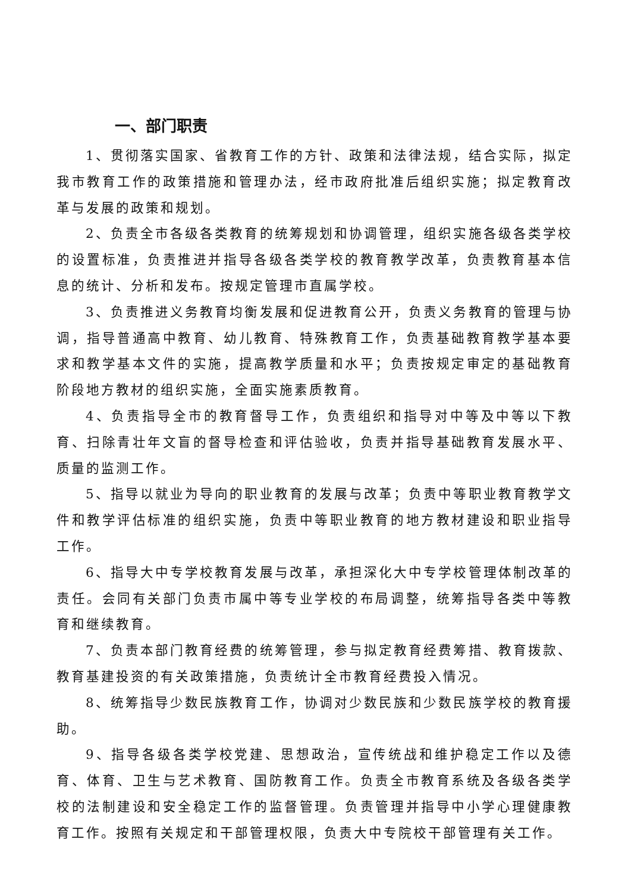一、部门职责
1、贯彻落实国家、省教育工作的方针、政策和法律法规，结合实际，拟定我市教育工作的政策措施和管理办法，经市政府批准后组织实施；拟定教育改革与发展的政策和规划。
2、负责全市各级各类教育的统筹规划和协调管理，组织实施各级各类学校的设置标准，负责推进并指导各级各类学校的教育教学改革，负责教育基本信息的统计、分析和发布。按规定管理市直属学校。
3、负责推进义务教育均衡发展和促进教育公开，负责义务教育的管理与协调，指导普通高中教育、幼儿教育、特殊教育工作，负责基础教育教学基本要求和教学基本文件的实施，提高教学质量和水平；负责按规定审定的基础教育阶段地方教材的组织实施，全面实施素质教育。
4、负责指导全市的教育督导工作，负责组织和指导对中等及中等以下教育、扫除青壮年文盲的督导检查和评估验收，负责并指导基础教育发展水平、质量的监测工作。
5、指导以就业为导向的职业教育的发展与改革；负责中等职业教育教学文件和教学评估标准的组织实施，负责中等职业教育的地方教材建设和职业指导工作。
6、指导大中专学校教育发展与改革，承担深化大中专学校管理体制改革的责任。会同有关部门负责市属中等专业学校的布局调整，统筹指导各类中等教育和继续教育。
7、负责本部门教育经费的统筹管理，参与拟定教育经费筹措、教育拨款、教育基建投资的有关政策措施，负责统计全市教育经费投入情况。
8、统筹指导少数民族教育工作，协调对少数民族和少数民族学校的教育援助。
9、指导各级各类学校党建、思想政治，宣传统战和维护稳定工作以及德育、体育、卫生与艺术教育、国防教育工作。负责全市教育系统及各级各类学校的法制建设和安全稳定工作的监督管理。负责管理并指导中小学心理健康教育工作。按照有关规定和干部管理权限，负责大中专院校干部管理有关工作。